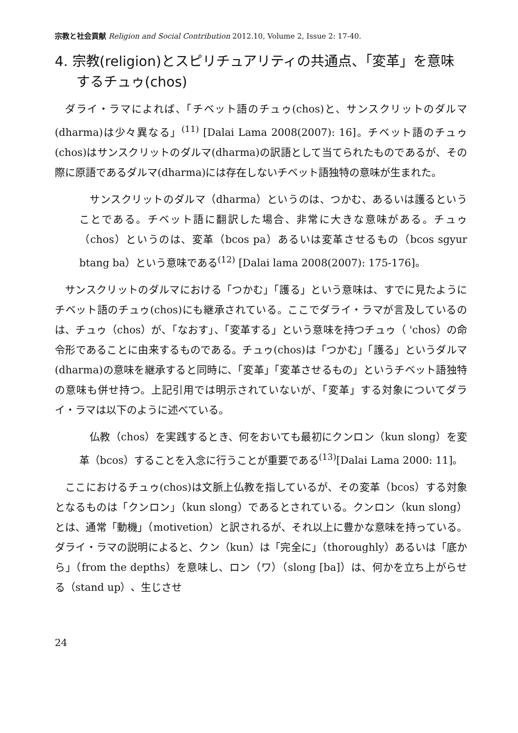宗教と社会貢献 Religion and Social Contribution 2012.10, Volume 2, Issue 2: 17-40.
4. 宗教(religion)とスピリチュアリティの共通点、「変革」を意味するチュゥ(chos)
ダライ・ラマによれば、「チベット語のチュゥ(chos)と、サンスクリットのダルマ(dharma)は少々異なる」<sup>(11)</sup> [Dalai Lama 2008(2007): 16]。チベット語のチュゥ(chos)はサンスクリットのダルマ(dharma)の訳語として当てられたものであるが、その際に原語であるダルマ(dharma)には存在しないチベット語独特の意味が生まれた。
サンスクリットのダルマ（dharma）というのは、つかむ、あるいは護るということである。チベット語に翻訳した場合、非常に大きな意味がある。チュゥ（chos）というのは、変革（bcos pa）あるいは変革させるもの（bcos sgyur btang ba）という意味である<sup>(12)</sup> [Dalai lama 2008(2007): 175-176]。
サンスクリットのダルマにおける「つかむ」「護る」という意味は、すでに見たようにチベット語のチュゥ(chos)にも継承されている。ここでダライ・ラマが言及しているのは、チュゥ（chos）が、「なおす」、「変革する」という意味を持つチュゥ（ 'chos）の命令形であることに由来するものである。チュゥ(chos)は「つかむ」「護る」というダルマ(dharma)の意味を継承すると同時に、「変革」「変革させるもの」というチベット語独特の意味も併せ持つ。上記引用では明示されていないが、「変革」する対象についてダライ・ラマは以下のように述べている。
仏教（chos）を実践するとき、何をおいても最初にクンロン（kun slong）を変革（bcos）することを入念に行うことが重要である<sup>(13)</sup>[Dalai Lama 2000: 11]。
ここにおけるチュゥ(chos)は文脈上仏教を指しているが、その変革（bcos）する対象となるものは「クンロン」（kun slong）であるとされている。クンロン（kun slong）とは、通常「動機」（motivetion）と訳されるが、それ以上に豊かな意味を持っている。ダライ・ラマの説明によると、クン（kun）は「完全に」（thoroughly）あるいは「底から」（from the depths）を意味し、ロン（ワ）（slong [ba]）は、何かを立ち上がらせる（stand up）、生じさせ
24